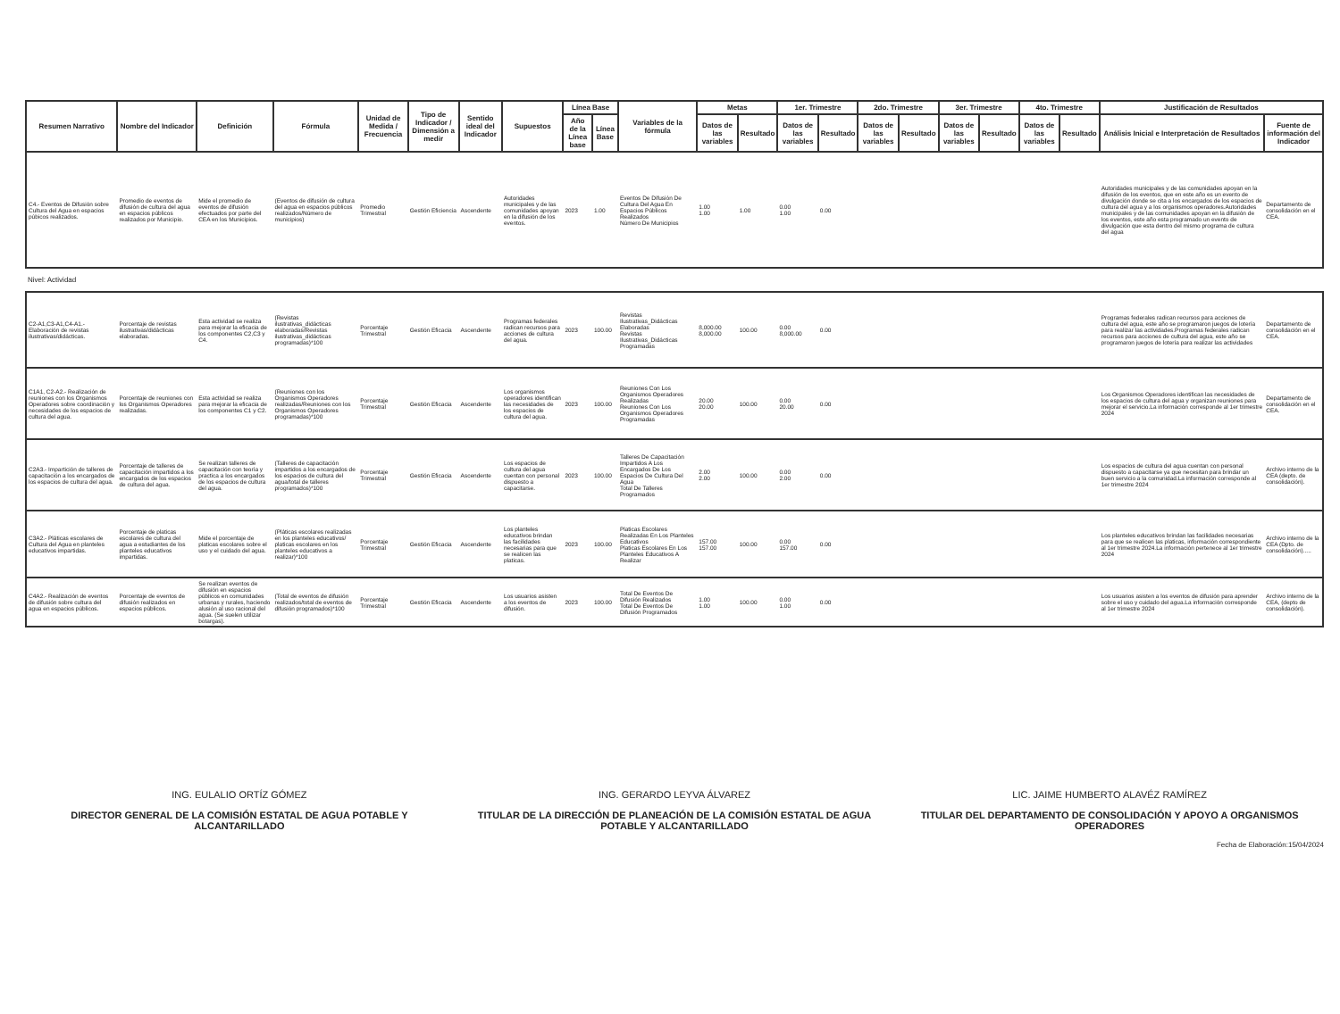| Resumen Narrativo | Nombre del Indicador | Definición | Fórmula | Unidad de Medida / Frecuencia | Tipo de Indicador / Dimensión a medir | Sentido ideal del Indicador | Supuestos | Línea Base | | Variables de la fórmula | Metas | | 1er. Trimestre | | 2do. Trimestre | | 3er. Trimestre | | 4to. Trimestre | | Justificación de Resultados | |
| --- | --- | --- | --- | --- | --- | --- | --- | --- | --- | --- | --- | --- | --- | --- | --- | --- | --- | --- | --- | --- | --- | --- |
| | | | | | | | | Año de la Línea base | Línea Base | | Datos de las variables | Resultado | Datos de las variables | Resultado | Datos de las variables | Resultado | Datos de las variables | Resultado | Datos de las variables | Resultado | Análisis Inicial e Interpretación de Resultados | Fuente de información del Indicador |
| C4.- Eventos de Difusión sobre Cultura del Agua en espacios púbicos realizados. | Promedio de eventos de difusión de cultura del agua en espacios públicos realizados por Municipio. | Mide el promedio de eventos de difusión efectuados por parte del CEA en los Municipios. | (Eventos de difusión de cultura del agua en espacios públicos realizados/Número de municipios) | Promedio Trimestral | Gestión Eficiencia | Ascendente | Autoridades municipales y de las comunidades apoyan en la difusión de los eventos. | 2023 | 1.00 | Eventos De Difusión De Cultura Del Agua En Espacios Públicos Realizados Número De Municipios | 1.00 1.00 | 1.00 | 0.00 1.00 | 0.00 | | | | | | | Autoridades municipales y de las comunidades apoyan en la difusión de los eventos, que en este año es un evento de divulgación donde se cita a los encargados de los espacios de cultura del agua y a los organismos operadores.Autoridades municipales y de las comunidades apoyan en la difusión de los eventos, este año esta programado un evento de divulgación que esta dentro del mismo programa de cultura del agua | Departamento de consolidación en el CEA. |
| Nivel: Actividad | | | | | | | | | | | | | | | | | | | | | | |
| C2-A1,C3-A1,C4-A1.- Elaboración de revistas ilustrativas/didácticas. | Porcentaje de revistas ilustrativas/didácticas elaboradas. | Esta actividad se realiza para mejorar la eficacia de los componentes C2,C3 y C4. | (Revistas ilustrativas_didácticas elaboradas/Revistas ilustrativas_didácticas programadas)*100 | Porcentaje Trimestral | Gestión Eficacia | Ascendente | Programas federales radican recursos para acciones de cultura del agua. | 2023 | 100.00 | Revistas Ilustrativas_Didácticas Elaboradas Revistas Ilustrativas_Didácticas Programadas | 8,000.00 8,000.00 | 100.00 | 0.00 8,000.00 | 0.00 | | | | | | | Programas federales radican recursos para acciones de cultura del agua, este año se programaron juegos de lotería para realizar las actividades.Programas federales radican recursos para acciones de cultura del agua, este año se programaron juegos de lotería para realizar las actividades | Departamento de consolidación en el CEA. |
| C1A1, C2-A2.- Realización de reuniones con los Organismos Operadores sobre coordinación y necesidades de los espacios de cultura del agua. | Porcentaje de reuniones con los Organismos Operadores realizadas. | Esta actividad se realiza para mejorar la eficacia de los componentes C1 y C2. | (Reuniones con los Organismos Operadores realizadas/Reuniones con los Organismos Operadores programadas)*100 | Porcentaje Trimestral | Gestión Eficacia | Ascendente | Los organismos operadores identifican las necesidades de los espacios de cultura del agua. | 2023 | 100.00 | Reuniones Con Los Organismos Operadores Realizadas Reuniones Con Los Organismos Operadores Programadas | 20.00 20.00 | 100.00 | 0.00 20.00 | 0.00 | | | | | | | Los Organismos Operadores identifican las necesidades de los espacios de cultura del agua y organizan reuniones para mejorar el servicio.La información corresponde al 1er trimestre 2024 | Departamento de consolidación en el CEA. |
| C2A3.- Impartición de talleres de capacitación a los encargados de los espacios de cultura del agua. | Porcentaje de talleres de capacitación impartidos a los encargados de los espacios de cultura del agua. | Se realizan talleres de capacitación con teoría y practica a los encargados de los espacios de cultura del agua. | (Talleres de capacitación impartidos a los encargados de los espacios de cultura del agua/total de talleres programados)*100 | Porcentaje Trimestral | Gestión Eficacia | Ascendente | Los espacios de cultura del agua cuentan con personal dispuesto a capacitarse. | 2023 | 100.00 | Talleres De Capacitación Impartidos A Los Encargados De Los Espacios De Cultura Del Agua Total De Talleres Programados | 2.00 2.00 | 100.00 | 0.00 2.00 | 0.00 | | | | | | | Los espacios de cultura del agua cuentan con personal dispuesto a capacitarse ya que necesitan para brindar un buen servicio a la comunidad.La información corresponde al 1er trimestre 2024 | Archivo interno de la CEA (depto. de consolidación). |
| C3A2.- Pláticas escolares de Cultura del Agua en planteles educativos impartidas. | Porcentaje de platicas escolares de cultura del agua a estudiantes de los planteles educativos impartidas. | Mide el porcentaje de platicas escolares sobre el uso y el cuidado del agua. | (Pláticas escolares realizadas en los planteles educativos/ platicas escolares en los planteles educativos a realizar)*100 | Porcentaje Trimestral | Gestión Eficacia | Ascendente | Los planteles educativos brindan las facilidades necesarias para que se realicen las platicas. | 2023 | 100.00 | Platicas Escolares Realizadas En Los Planteles Educativos Platicas Escolares En Los Planteles Educativos A Realizar | 157.00 157.00 | 100.00 | 0.00 157.00 | 0.00 | | | | | | | Los planteles educativos brindan las facilidades necesarias para que se realicen las platicas, información correspondiente al 1er trimestre 2024.La información pertenece al 1er trimestre 2024 | Archivo interno de la CEA (Dpto. de consolidación)..... |
| C4A2.- Realización de eventos de difusión sobre cultura del agua en espacios públicos. | Porcentaje de eventos de difusión realizados en espacios públicos. | Se realizan eventos de difusión en espacios públicos en comunidades urbanas y rurales, haciendo alusión al uso racional del agua. (Se suelen utilizar botargas). | (Total de eventos de difusión realizados/total de eventos de difusión programados)*100 | Porcentaje Trimestral | Gestión Eficacia | Ascendente | Los usuarios asisten a los eventos de difusión. | 2023 | 100.00 | Total De Eventos De Difusión Realizados Total De Eventos De Difusión Programados | 1.00 1.00 | 100.00 | 0.00 1.00 | 0.00 | | | | | | | Los usuarios asisten a los eventos de difusión para aprender sobre el uso y cuidado del agua.La información corresponde al 1er trimestre 2024 | Archivo interno de la CEA, (depto de consolidación). |
ING. EULALIO ORTÍZ GÓMEZ
DIRECTOR GENERAL DE LA COMISIÓN ESTATAL DE AGUA POTABLE Y ALCANTARILLADO
ING. GERARDO LEYVA ÁLVAREZ
TITULAR DE LA DIRECCIÓN DE PLANEACIÓN DE LA COMISIÓN ESTATAL DE AGUA POTABLE Y ALCANTARILLADO
LIC. JAIME HUMBERTO ALAVÉZ RAMÍREZ
TITULAR DEL DEPARTAMENTO DE CONSOLIDACIÓN Y APOYO A ORGANISMOS OPERADORES
Fecha de Elaboración:15/04/2024